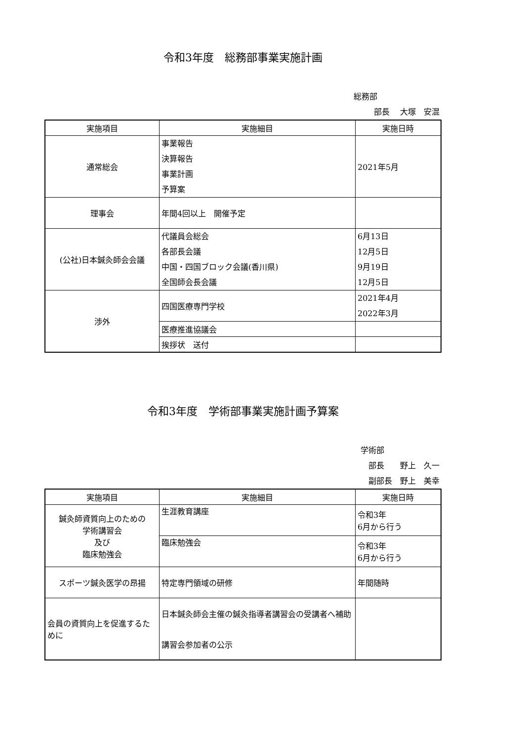令和3年度　総務部事業実施計画
総務部
部長　 大塚　安混
| 実施項目 | 実施細目 | 実施日時 |
| --- | --- | --- |
| 通常総会 | 事業報告 決算報告 事業計画 予算案 | 2021年5月 |
| 理事会 | 年間4回以上 開催予定 | |
| (公社)日本鍼灸師会会議 | 代議員会総会 各部長会議 中国・四国ブロック会議(香川県) 全国師会長会議 | 6月13日 12月5日 9月19日 12月5日 |
| 渉外 | 四国医療専門学校 | 2021年4月 2022年3月 |
| | 医療推進協議会 | |
| | 挨拶状 送付 | |
令和3年度　学術部事業実施計画予算案
学術部
部長　　野上　久一
副部長　野上　美幸
| 実施項目 | 実施細目 | 実施日時 |
| --- | --- | --- |
| 鍼灸師資質向上のための 学術講習会 及び 臨床勉強会 | 生涯教育講座 | 令和3年 6月から行う |
| | 臨床勉強会 | 令和3年 6月から行う |
| スポーツ鍼灸医学の昂揚 | 特定専門領域の研修 | 年間随時 |
| 会員の資質向上を促進するために | 日本鍼灸師会主催の鍼灸指導者講習会の受講者へ補助 講習会参加者の公示 | |